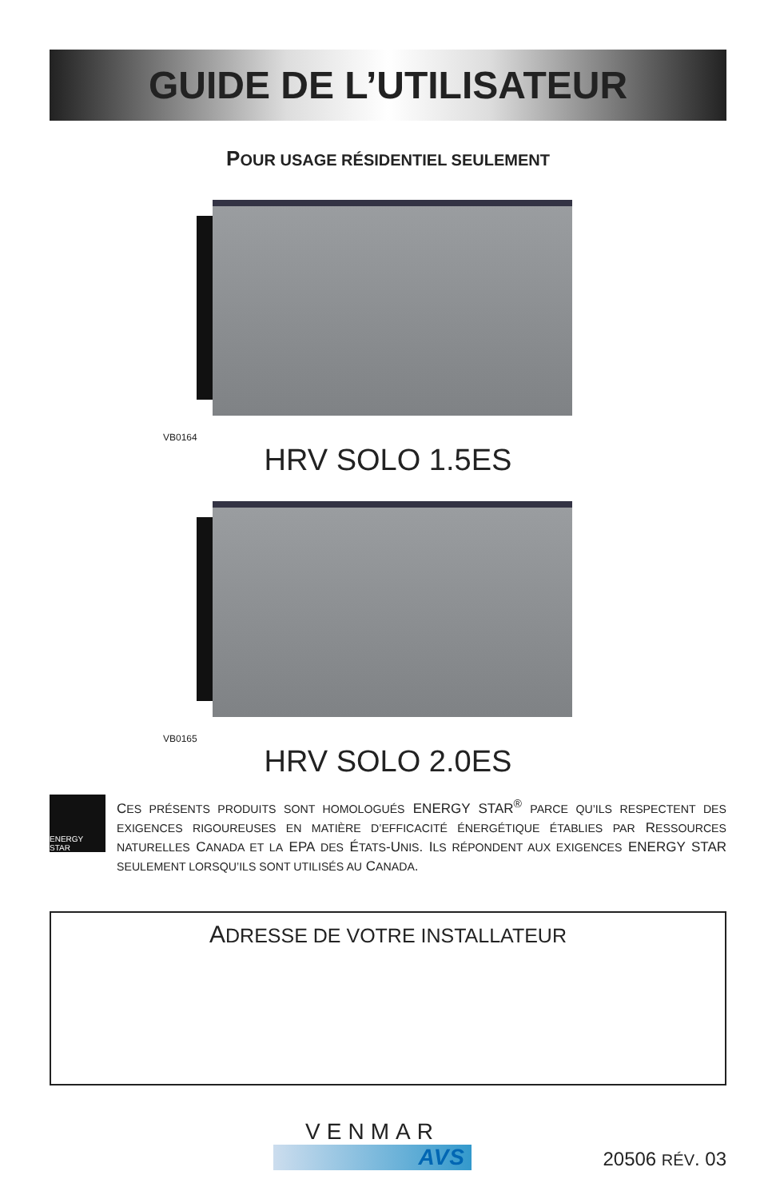GUIDE DE L’UTILISATEUR
POUR USAGE RÉSIDENTIEL SEULEMENT
VB0164
HRV SOLO 1.5ES
VB0165
HRV SOLO 2.0ES
ENERGY STAR
CES PRÉSENTS PRODUITS SONT HOMOLOGUÉS ENERGY STAR<sup>®</sup> PARCE QU’ILS RESPECTENT DES EXIGENCES RIGOUREUSES EN MATIÈRE D’EFFICACITÉ ÉNERGÉTIQUE ÉTABLIES PAR RESSOURCES NATURELLES CANADA ET LA EPA DES ÉTATS-UNIS. ILS RÉPONDENT AUX EXIGENCES ENERGY STAR SEULEMENT LORSQU’ILS SONT UTILISÉS AU CANADA.
ADRESSE DE VOTRE INSTALLATEUR
VENMAR
AVS
20506 RÉV. 03